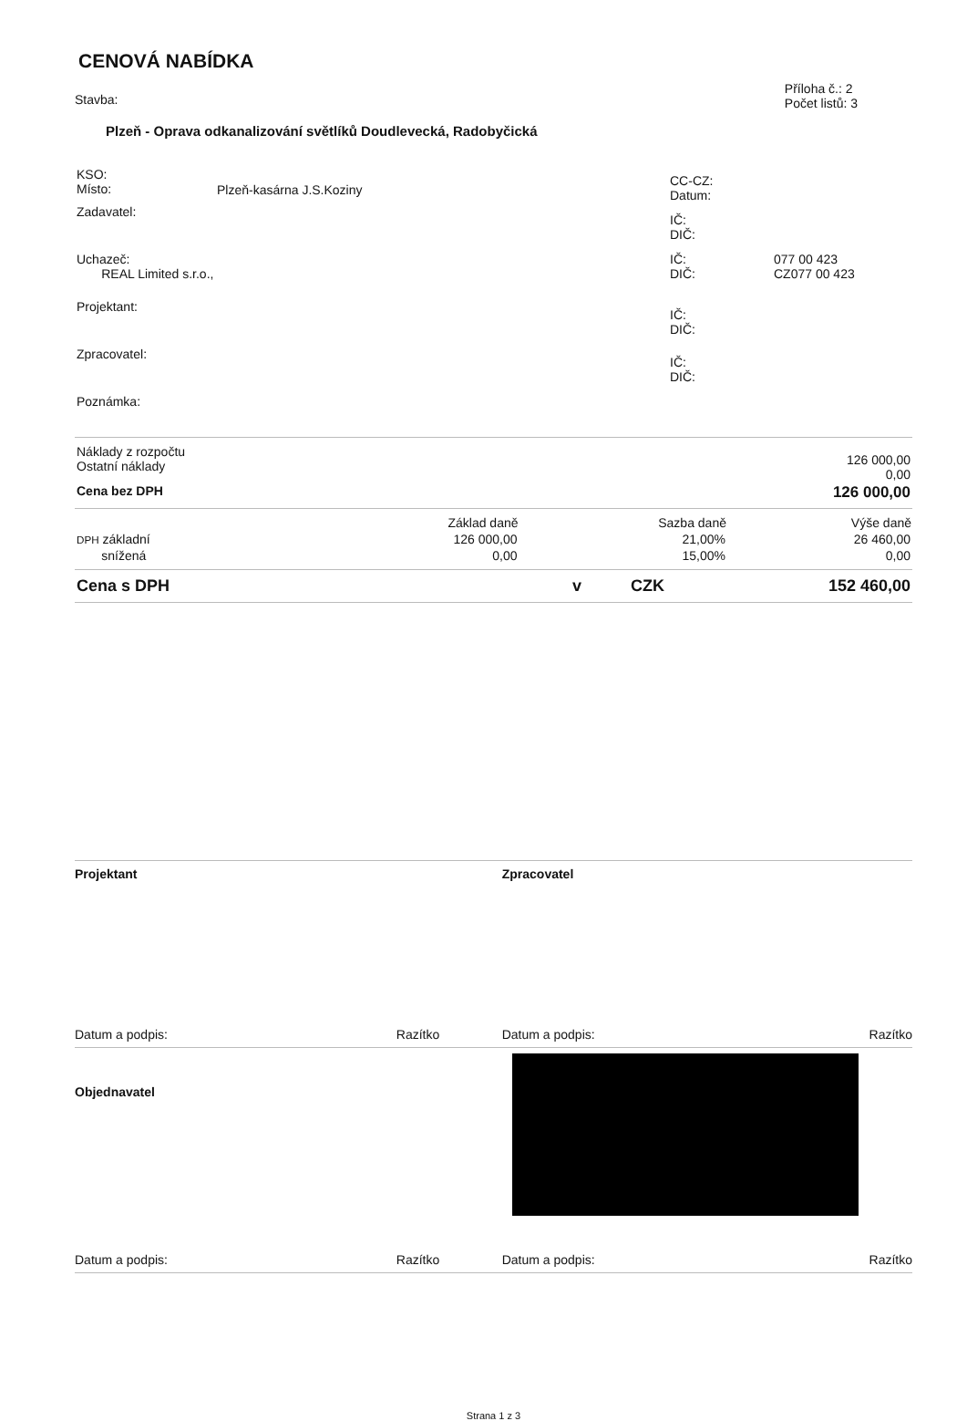CENOVÁ NABÍDKA
Stavba:
Příloha č.: 2
Počet listů: 3
Plzeň - Oprava odkanalizování světlíků Doudlevecká, Radobyčická
| KSO: Místo: | Plzeň-kasárna J.S.Koziny | CC-CZ: Datum: | |
| Zadavatel: | | IČ: DIČ: | |
| Uchazeč: REAL Limited s.r.o., | | IČ: DIČ: | 077 00 423 CZ077 00 423 |
| Projektant: | | IČ: DIČ: | |
| Zpracovatel: | | IČ: DIČ: | |
| Poznámka: | | | |
| Náklady z rozpočtu Ostatní náklady | 126 000,00 0,00 |
| Cena bez DPH | 126 000,00 |
| | Základ daně | Sazba daně | Výše daně |
| --- | --- | --- | --- |
| DPH základní | 126 000,00 | 21,00% | 26 460,00 |
| snížená | 0,00 | 15,00% | 0,00 |
| Cena s DPH | v | CZK | 152 460,00 |
Projektant Zpracovatel
Datum a podpis: Razítko Datum a podpis: Razítko
Objednavatel
Datum a podpis: Razítko Datum a podpis: Razítko
Strana 1 z 3